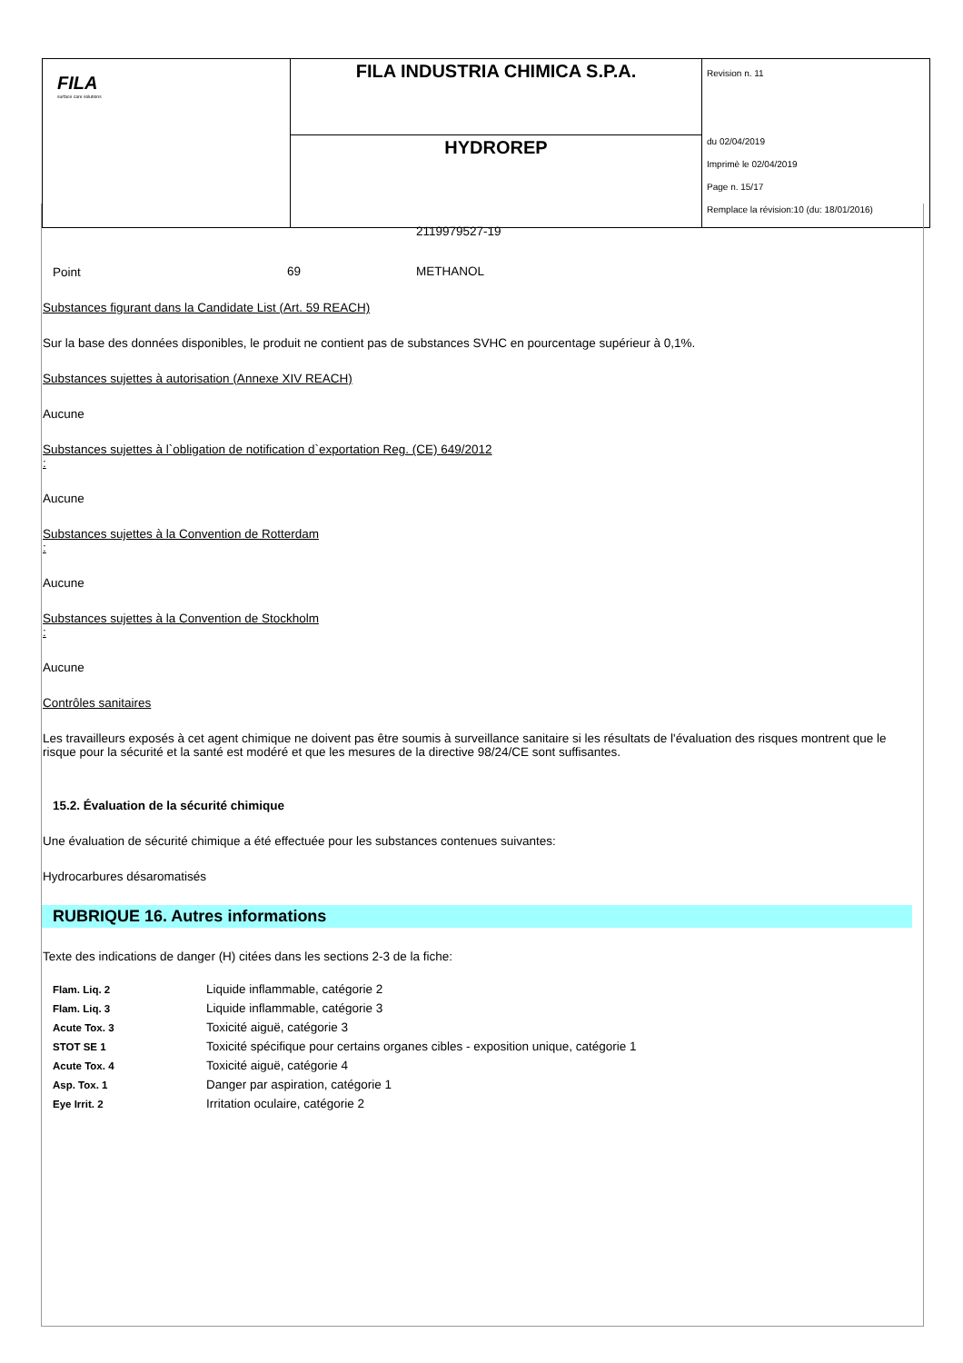| FILA surface care solutions | FILA INDUSTRIA CHIMICA S.P.A. | Revision n. 11 du 02/04/2019 Imprimè le 02/04/2019 Page n. 15/17 Remplace la révision:10 (du: 18/01/2016) |
| | HYDROREP | |
| | | 2119979527-19 |
| Point | 69 | METHANOL |
Substances figurant dans la Candidate List (Art. 59 REACH)
Sur la base des données disponibles, le produit ne contient pas de substances SVHC en pourcentage supérieur à 0,1%.
Substances sujettes à autorisation (Annexe XIV REACH)
Aucune
Substances sujettes à l`obligation de notification d`exportation Reg. (CE) 649/2012
:
Aucune
Substances sujettes à la Convention de Rotterdam
:
Aucune
Substances sujettes à la Convention de Stockholm
:
Aucune
Contrôles sanitaires
Les travailleurs exposés à cet agent chimique ne doivent pas être soumis à surveillance sanitaire si les résultats de l'évaluation des risques montrent que le risque pour la sécurité et la santé est modéré et que les mesures de la directive 98/24/CE sont suffisantes.
15.2. Évaluation de la sécurité chimique
Une évaluation de sécurité chimique a été effectuée pour les substances contenues suivantes:
Hydrocarbures désaromatisés
RUBRIQUE 16. Autres informations
Texte des indications de danger (H) citées dans les sections 2-3 de la fiche:
| Flam. Liq. 2 | Liquide inflammable, catégorie 2 |
| Flam. Liq. 3 | Liquide inflammable, catégorie 3 |
| Acute Tox. 3 | Toxicité aiguë, catégorie 3 |
| STOT SE 1 | Toxicité spécifique pour certains organes cibles - exposition unique, catégorie 1 |
| Acute Tox. 4 | Toxicité aiguë, catégorie 4 |
| Asp. Tox. 1 | Danger par aspiration, catégorie 1 |
| Eye Irrit. 2 | Irritation oculaire, catégorie 2 |